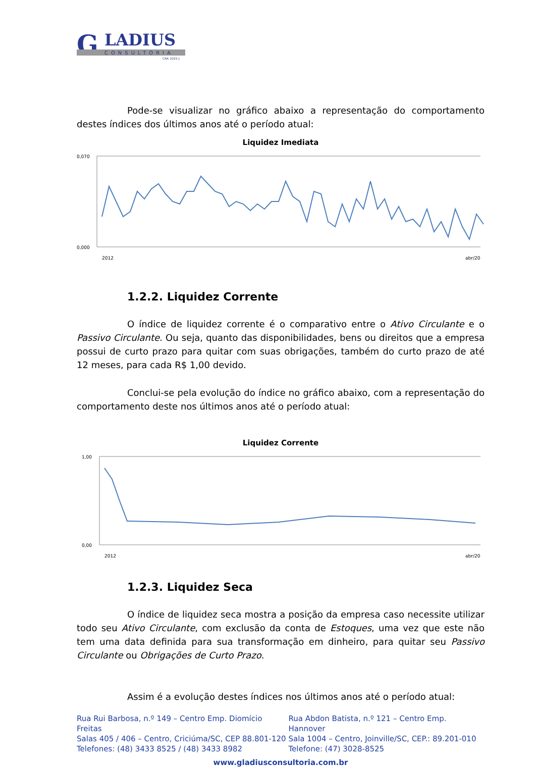G
LADIUS
CONSULTORIA
CRA 1025-J
Pode-se visualizar no gráfico abaixo a representação do comportamento destes índices dos últimos anos até o período atual:
Liquidez Imediata
0,070
0,000
2012
abr/20
1.2.2. Liquidez Corrente
O índice de liquidez corrente é o comparativo entre o Ativo Circulante e o Passivo Circulante. Ou seja, quanto das disponibilidades, bens ou direitos que a empresa possui de curto prazo para quitar com suas obrigações, também do curto prazo de até 12 meses, para cada R$ 1,00 devido.
Conclui-se pela evolução do índice no gráfico abaixo, com a representação do comportamento deste nos últimos anos até o período atual:
Liquidez Corrente
1,00
0,00
2012
abr/20
1.2.3. Liquidez Seca
O índice de liquidez seca mostra a posição da empresa caso necessite utilizar todo seu Ativo Circulante, com exclusão da conta de Estoques, uma vez que este não tem uma data definida para sua transformação em dinheiro, para quitar seu Passivo Circulante ou Obrigações de Curto Prazo.
Assim é a evolução destes índices nos últimos anos até o período atual:
Rua Rui Barbosa, n.º 149 – Centro Emp. Diomício Freitas
Salas 405 / 406 – Centro, Criciúma/SC, CEP 88.801-120
Telefones: (48) 3433 8525 / (48) 3433 8982
Rua Abdon Batista, n.º 121 – Centro Emp. Hannover
Sala 1004 – Centro, Joinville/SC, CEP.: 89.201-010
Telefone: (47) 3028-8525
www.gladiusconsultoria.com.br